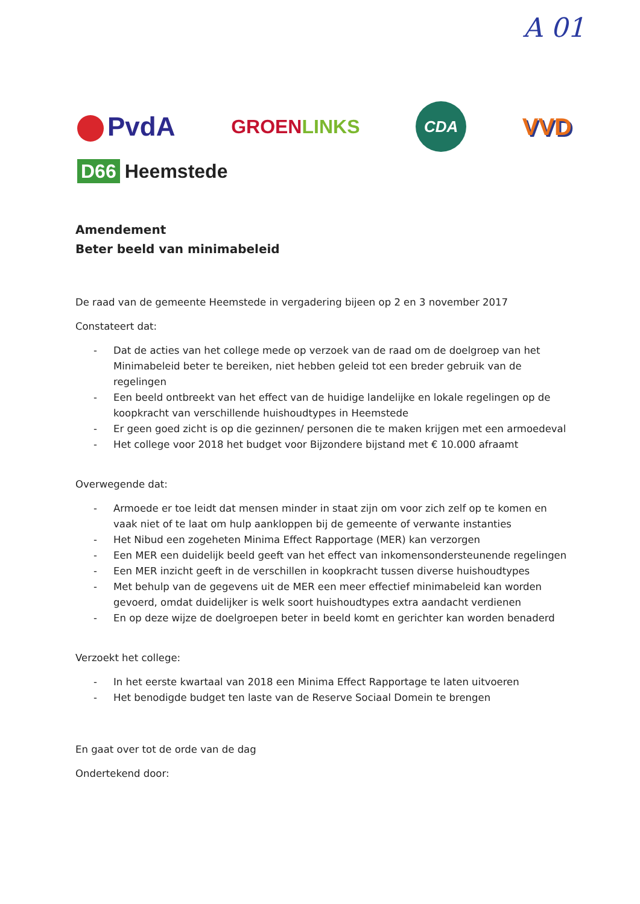A 01
PvdA
GROENLINKS
CDA
VVD
D66 Heemstede
Amendement
Beter beeld van minimabeleid
De raad van de gemeente Heemstede in vergadering bijeen op 2 en 3 november 2017
Constateert dat:
- Dat de acties van het college mede op verzoek van de raad om de doelgroep van het Minimabeleid beter te bereiken, niet hebben geleid tot een breder gebruik van de regelingen
- Een beeld ontbreekt van het effect van de huidige landelijke en lokale regelingen op de koopkracht van verschillende huishoudtypes in Heemstede
- Er geen goed zicht is op die gezinnen/ personen die te maken krijgen met een armoedeval
- Het college voor 2018 het budget voor Bijzondere bijstand met € 10.000 afraamt
Overwegende dat:
- Armoede er toe leidt dat mensen minder in staat zijn om voor zich zelf op te komen en vaak niet of te laat om hulp aankloppen bij de gemeente of verwante instanties
- Het Nibud een zogeheten Minima Effect Rapportage (MER) kan verzorgen
- Een MER een duidelijk beeld geeft van het effect van inkomensondersteunende regelingen
- Een MER inzicht geeft in de verschillen in koopkracht tussen diverse huishoudtypes
- Met behulp van de gegevens uit de MER een meer effectief minimabeleid kan worden gevoerd, omdat duidelijker is welk soort huishoudtypes extra aandacht verdienen
- En op deze wijze de doelgroepen beter in beeld komt en gerichter kan worden benaderd
Verzoekt het college:
- In het eerste kwartaal van 2018 een Minima Effect Rapportage te laten uitvoeren
- Het benodigde budget ten laste van de Reserve Sociaal Domein te brengen
En gaat over tot de orde van de dag
Ondertekend door: